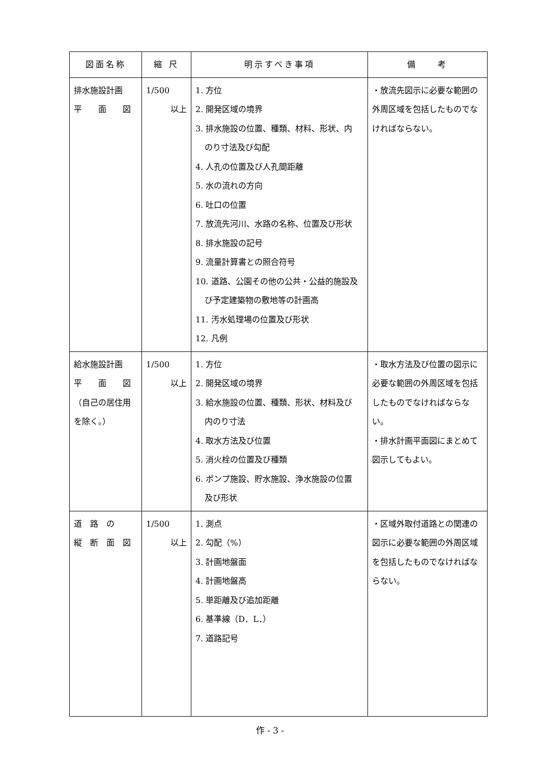| 図面名称 | 縮 尺 | 明示すべき事項 | 備 考 |
| --- | --- | --- | --- |
| 排水施設計画 平 面 図 | 1/500 以上 | 1. 方位 2. 開発区域の境界 3. 排水施設の位置、種類、材料、形状、内 のり寸法及び勾配 4. 人孔の位置及び人孔間距離 5. 水の流れの方向 6. 吐口の位置 7. 放流先河川、水路の名称、位置及び形状 8. 排水施設の記号 9. 流量計算書との照合符号 10. 道路、公園その他の公共・公益的施設及 び予定建築物の敷地等の計画高 11. 汚水処理場の位置及び形状 12. 凡例 | ・放流先図示に必要な範囲の外周区域を包括したものでなければならない。 |
| 給水施設計画 平 面 図 （自己の居住用を除く。） | 1/500 以上 | 1. 方位 2. 開発区域の境界 3. 給水施設の位置、種類、形状、材料及び 内のり寸法 4. 取水方法及び位置 5. 消火栓の位置及び種類 6. ポンプ施設、貯水施設、浄水施設の位置 及び形状 | ・取水方法及び位置の図示に必要な範囲の外周区域を包括したものでなければならない。 ・排水計画平面図にまとめて図示してもよい。 |
| 道 路 の 縦 断 面 図 | 1/500 以上 | 1. 測点 2. 勾配（%） 3. 計画地盤面 4. 計画地盤高 5. 単距離及び追加距離 6. 基準線（D．L．） 7. 道路記号 | ・区域外取付道路との関連の図示に必要な範囲の外周区域を包括したものでなければならない。 |
作 - 3 -